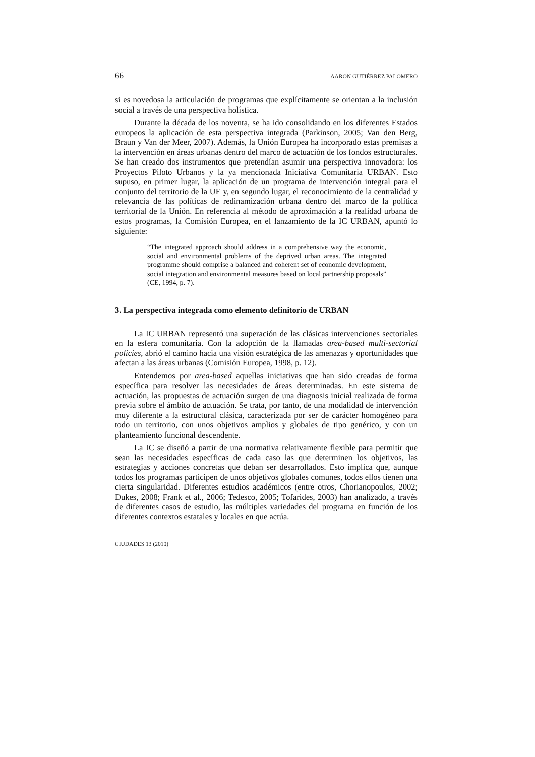66 AARON GUTIÉRREZ PALOMERO
si es novedosa la articulación de programas que explícitamente se orientan a la inclusión social a través de una perspectiva holística.
Durante la década de los noventa, se ha ido consolidando en los diferentes Estados europeos la aplicación de esta perspectiva integrada (Parkinson, 2005; Van den Berg, Braun y Van der Meer, 2007). Además, la Unión Europea ha incorporado estas premisas a la intervención en áreas urbanas dentro del marco de actuación de los fondos estructurales. Se han creado dos instrumentos que pretendían asumir una perspectiva innovadora: los Proyectos Piloto Urbanos y la ya mencionada Iniciativa Comunitaria URBAN. Esto supuso, en primer lugar, la aplicación de un programa de intervención integral para el conjunto del territorio de la UE y, en segundo lugar, el reconocimiento de la centralidad y relevancia de las políticas de redinamización urbana dentro del marco de la política territorial de la Unión. En referencia al método de aproximación a la realidad urbana de estos programas, la Comisión Europea, en el lanzamiento de la IC URBAN, apuntó lo siguiente:
“The integrated approach should address in a comprehensive way the economic, social and environmental problems of the deprived urban areas. The integrated programme should comprise a balanced and coherent set of economic development, social integration and environmental measures based on local partnership proposals” (CE, 1994, p. 7).
3. La perspectiva integrada como elemento definitorio de URBAN
La IC URBAN representó una superación de las clásicas intervenciones sectoriales en la esfera comunitaria. Con la adopción de la llamadas area-based multi-sectorial policies, abrió el camino hacia una visión estratégica de las amenazas y oportunidades que afectan a las áreas urbanas (Comisión Europea, 1998, p. 12).
Entendemos por area-based aquellas iniciativas que han sido creadas de forma específica para resolver las necesidades de áreas determinadas. En este sistema de actuación, las propuestas de actuación surgen de una diagnosis inicial realizada de forma previa sobre el ámbito de actuación. Se trata, por tanto, de una modalidad de intervención muy diferente a la estructural clásica, caracterizada por ser de carácter homogéneo para todo un territorio, con unos objetivos amplios y globales de tipo genérico, y con un planteamiento funcional descendente.
La IC se diseñó a partir de una normativa relativamente flexible para permitir que sean las necesidades específicas de cada caso las que determinen los objetivos, las estrategias y acciones concretas que deban ser desarrollados. Esto implica que, aunque todos los programas participen de unos objetivos globales comunes, todos ellos tienen una cierta singularidad. Diferentes estudios académicos (entre otros, Chorianopoulos, 2002; Dukes, 2008; Frank et al., 2006; Tedesco, 2005; Tofarides, 2003) han analizado, a través de diferentes casos de estudio, las múltiples variedades del programa en función de los diferentes contextos estatales y locales en que actúa.
CIUDADES 13 (2010)